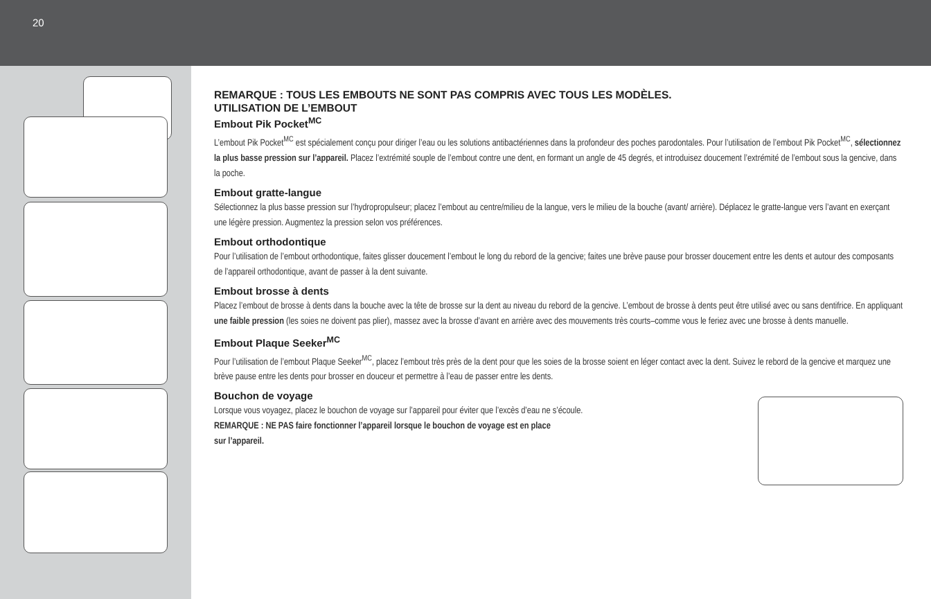20
REMARQUE : TOUS LES EMBOUTS NE SONT PAS COMPRIS AVEC TOUS LES MODÈLES.
UTILISATION DE L’EMBOUT
Embout Pik Pocket<sup>MC</sup>
L’embout Pik Pocket<sup>MC</sup> est spécialement conçu pour diriger l’eau ou les solutions antibactériennes dans la profondeur des poches parodontales. Pour l’utilisation de l’embout Pik Pocket<sup>MC</sup>, sélectionnez la plus basse pression sur l’appareil. Placez l’extrémité souple de l’embout contre une dent, en formant un angle de 45 degrés, et introduisez doucement l’extrémité de l’embout sous la gencive, dans la poche.
Embout gratte-langue
Sélectionnez la plus basse pression sur l’hydropropulseur; placez l’embout au centre/milieu de la langue, vers le milieu de la bouche (avant/ arrière). Déplacez le gratte-langue vers l’avant en exerçant une légère pression. Augmentez la pression selon vos préférences.
Embout orthodontique
Pour l’utilisation de l’embout orthodontique, faites glisser doucement l’embout le long du rebord de la gencive; faites une brève pause pour brosser doucement entre les dents et autour des composants de l’appareil orthodontique, avant de passer à la dent suivante.
Embout brosse à dents
Placez l’embout de brosse à dents dans la bouche avec la tête de brosse sur la dent au niveau du rebord de la gencive. L’embout de brosse à dents peut être utilisé avec ou sans dentifrice. En appliquant une faible pression (les soies ne doivent pas plier), massez avec la brosse d’avant en arrière avec des mouvements très courts–comme vous le feriez avec une brosse à dents manuelle.
Embout Plaque Seeker<sup>MC</sup>
Pour l’utilisation de l’embout Plaque Seeker<sup>MC</sup>, placez l’embout très près de la dent pour que les soies de la brosse soient en léger contact avec la dent. Suivez le rebord de la gencive et marquez une brève pause entre les dents pour brosser en douceur et permettre à l’eau de passer entre les dents.
Bouchon de voyage
Lorsque vous voyagez, placez le bouchon de voyage sur l’appareil pour éviter que l’excès d’eau ne s’écoule.
REMARQUE : NE PAS faire fonctionner l’appareil lorsque le bouchon de voyage est en place
sur l’appareil.